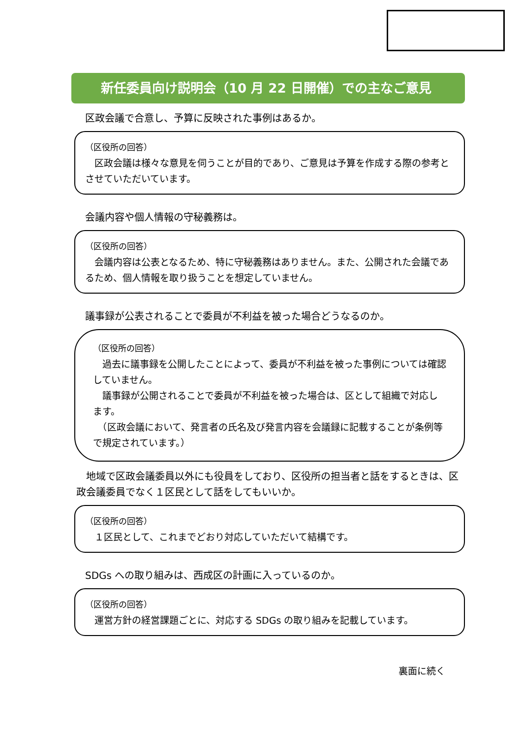新任委員向け説明会（10 月 22 日開催）での主なご意見
区政会議で合意し、予算に反映された事例はあるか。
（区役所の回答）
　区政会議は様々な意見を伺うことが目的であり、ご意見は予算を作成する際の参考とさせていただいています。
会議内容や個人情報の守秘義務は。
（区役所の回答）
　会議内容は公表となるため、特に守秘義務はありません。また、公開された会議であるため、個人情報を取り扱うことを想定していません。
議事録が公表されることで委員が不利益を被った場合どうなるのか。
（区役所の回答）
　過去に議事録を公開したことによって、委員が不利益を被った事例については確認していません。
　議事録が公開されることで委員が不利益を被った場合は、区として組織で対応します。
　（区政会議において、発言者の氏名及び発言内容を会議録に記載することが条例等で規定されています。）
　地域で区政会議委員以外にも役員をしており、区役所の担当者と話をするときは、区政会議委員でなく１区民として話をしてもいいか。
（区役所の回答）
　１区民として、これまでどおり対応していただいて結構です。
SDGs への取り組みは、西成区の計画に入っているのか。
（区役所の回答）
　運営方針の経営課題ごとに、対応する SDGs の取り組みを記載しています。
裏面に続く